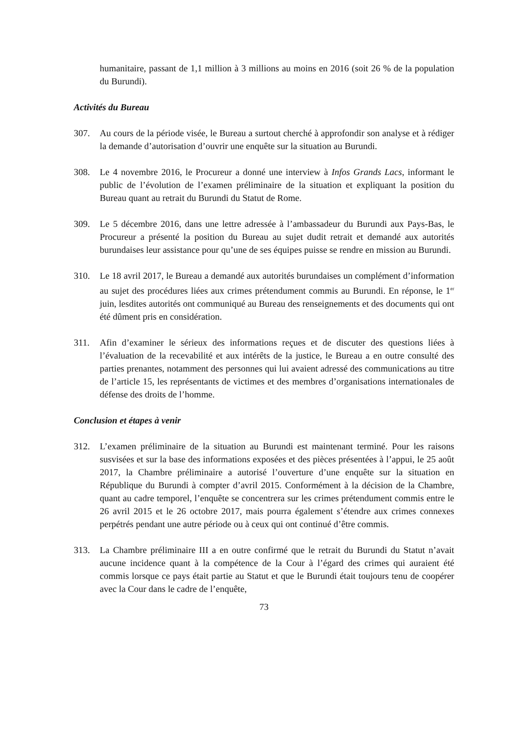humanitaire, passant de 1,1 million à 3 millions au moins en 2016 (soit 26 % de la population du Burundi).
Activités du Bureau
307. Au cours de la période visée, le Bureau a surtout cherché à approfondir son analyse et à rédiger la demande d’autorisation d’ouvrir une enquête sur la situation au Burundi.
308. Le 4 novembre 2016, le Procureur a donné une interview à Infos Grands Lacs, informant le public de l’évolution de l’examen préliminaire de la situation et expliquant la position du Bureau quant au retrait du Burundi du Statut de Rome.
309. Le 5 décembre 2016, dans une lettre adressée à l’ambassadeur du Burundi aux Pays-Bas, le Procureur a présenté la position du Bureau au sujet dudit retrait et demandé aux autorités burundaises leur assistance pour qu’une de ses équipes puisse se rendre en mission au Burundi.
310. Le 18 avril 2017, le Bureau a demandé aux autorités burundaises un complément d’information au sujet des procédures liées aux crimes prétendument commis au Burundi. En réponse, le 1<sup>er</sup> juin, lesdites autorités ont communiqué au Bureau des renseignements et des documents qui ont été dûment pris en considération.
311. Afin d’examiner le sérieux des informations reçues et de discuter des questions liées à l’évaluation de la recevabilité et aux intérêts de la justice, le Bureau a en outre consulté des parties prenantes, notamment des personnes qui lui avaient adressé des communications au titre de l’article 15, les représentants de victimes et des membres d’organisations internationales de défense des droits de l’homme.
Conclusion et étapes à venir
312. L’examen préliminaire de la situation au Burundi est maintenant terminé. Pour les raisons susvisées et sur la base des informations exposées et des pièces présentées à l’appui, le 25 août 2017, la Chambre préliminaire a autorisé l’ouverture d’une enquête sur la situation en République du Burundi à compter d’avril 2015. Conformément à la décision de la Chambre, quant au cadre temporel, l’enquête se concentrera sur les crimes prétendument commis entre le 26 avril 2015 et le 26 octobre 2017, mais pourra également s’étendre aux crimes connexes perpétrés pendant une autre période ou à ceux qui ont continué d’être commis.
313. La Chambre préliminaire III a en outre confirmé que le retrait du Burundi du Statut n’avait aucune incidence quant à la compétence de la Cour à l’égard des crimes qui auraient été commis lorsque ce pays était partie au Statut et que le Burundi était toujours tenu de coopérer avec la Cour dans le cadre de l’enquête,
73